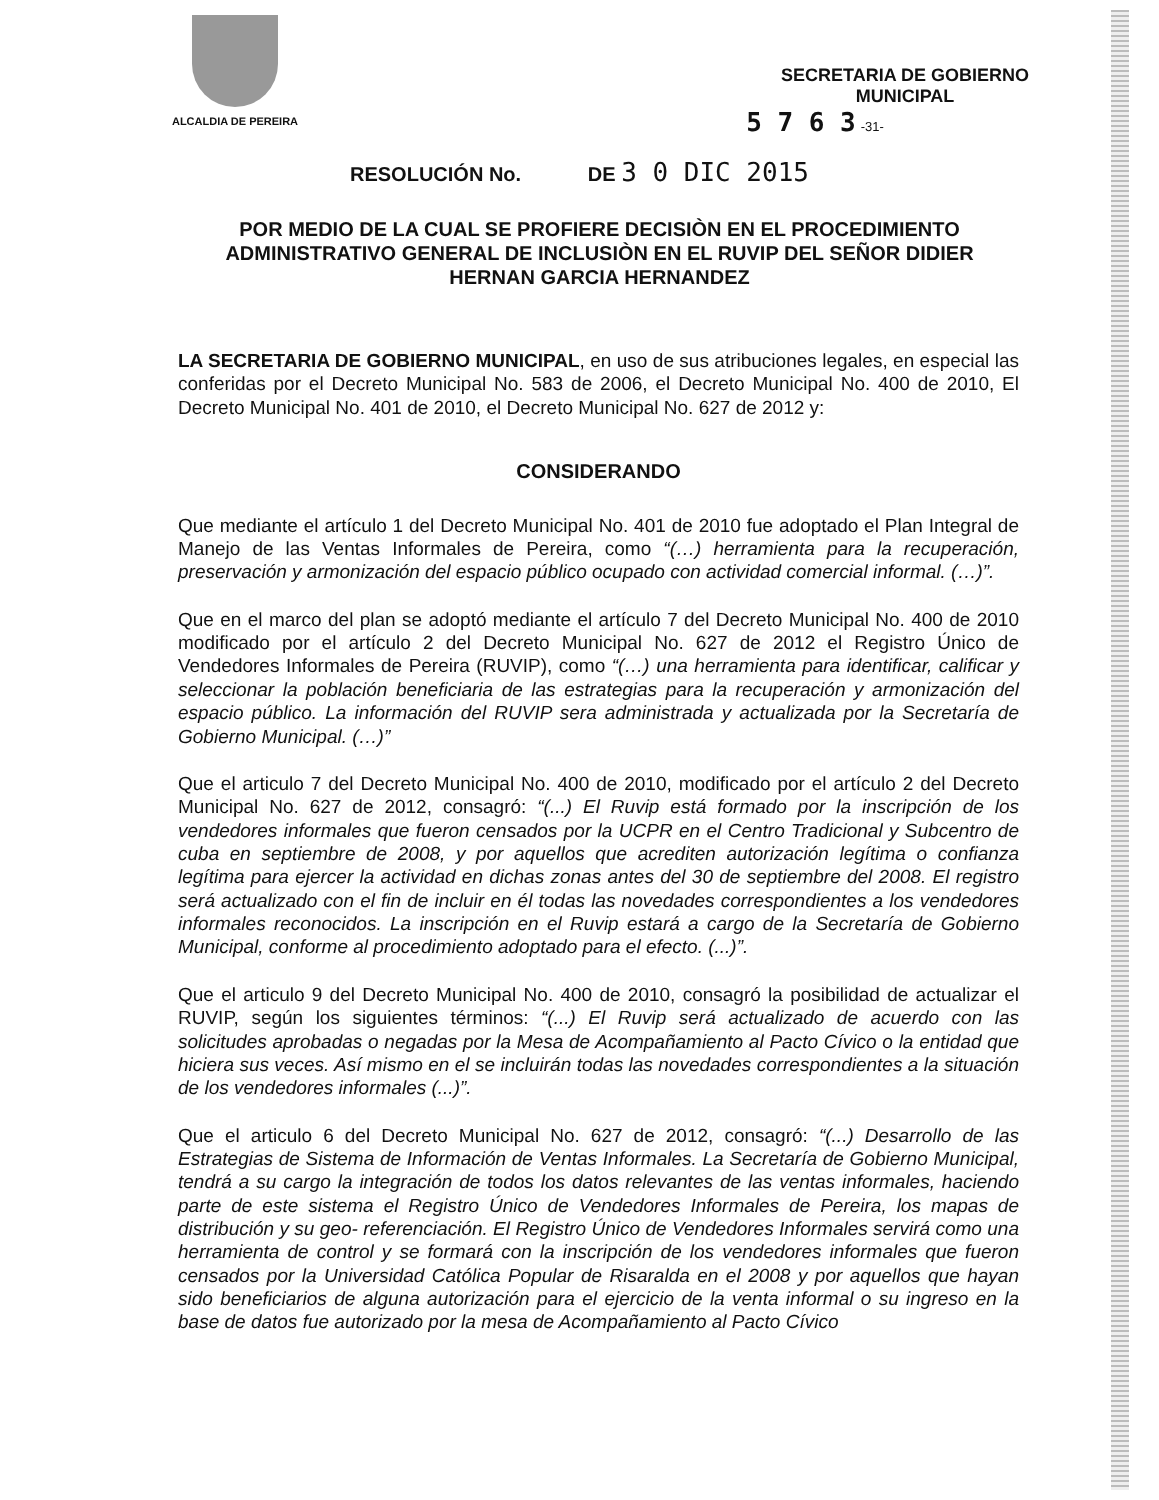ALCALDIA DE PEREIRA
SECRETARIA DE GOBIERNO
MUNICIPAL
5 7 6 3 -31-
RESOLUCIÓN No. DE 3 0 DIC 2015
POR MEDIO DE LA CUAL SE PROFIERE DECISIÒN EN EL PROCEDIMIENTO ADMINISTRATIVO GENERAL DE INCLUSIÒN EN EL RUVIP DEL SEÑOR DIDIER HERNAN GARCIA HERNANDEZ
LA SECRETARIA DE GOBIERNO MUNICIPAL, en uso de sus atribuciones legales, en especial las conferidas por el Decreto Municipal No. 583 de 2006, el Decreto Municipal No. 400 de 2010, El Decreto Municipal No. 401 de 2010, el Decreto Municipal No. 627 de 2012 y:
CONSIDERANDO
Que mediante el artículo 1 del Decreto Municipal No. 401 de 2010 fue adoptado el Plan Integral de Manejo de las Ventas Informales de Pereira, como “(…) herramienta para la recuperación, preservación y armonización del espacio público ocupado con actividad comercial informal. (…)”.
Que en el marco del plan se adoptó mediante el artículo 7 del Decreto Municipal No. 400 de 2010 modificado por el artículo 2 del Decreto Municipal No. 627 de 2012 el Registro Único de Vendedores Informales de Pereira (RUVIP), como “(…) una herramienta para identificar, calificar y seleccionar la población beneficiaria de las estrategias para la recuperación y armonización del espacio público. La información del RUVIP sera administrada y actualizada por la Secretaría de Gobierno Municipal. (…)”
Que el articulo 7 del Decreto Municipal No. 400 de 2010, modificado por el artículo 2 del Decreto Municipal No. 627 de 2012, consagró: “(...) El Ruvip está formado por la inscripción de los vendedores informales que fueron censados por la UCPR en el Centro Tradicional y Subcentro de cuba en septiembre de 2008, y por aquellos que acrediten autorización legítima o confianza legítima para ejercer la actividad en dichas zonas antes del 30 de septiembre del 2008. El registro será actualizado con el fin de incluir en él todas las novedades correspondientes a los vendedores informales reconocidos. La inscripción en el Ruvip estará a cargo de la Secretaría de Gobierno Municipal, conforme al procedimiento adoptado para el efecto. (...)”.
Que el articulo 9 del Decreto Municipal No. 400 de 2010, consagró la posibilidad de actualizar el RUVIP, según los siguientes términos: “(...) El Ruvip será actualizado de acuerdo con las solicitudes aprobadas o negadas por la Mesa de Acompañamiento al Pacto Cívico o la entidad que hiciera sus veces. Así mismo en el se incluirán todas las novedades correspondientes a la situación de los vendedores informales (...)”.
Que el articulo 6 del Decreto Municipal No. 627 de 2012, consagró: “(...) Desarrollo de las Estrategias de Sistema de Información de Ventas Informales. La Secretaría de Gobierno Municipal, tendrá a su cargo la integración de todos los datos relevantes de las ventas informales, haciendo parte de este sistema el Registro Único de Vendedores Informales de Pereira, los mapas de distribución y su geo- referenciación. El Registro Único de Vendedores Informales servirá como una herramienta de control y se formará con la inscripción de los vendedores informales que fueron censados por la Universidad Católica Popular de Risaralda en el 2008 y por aquellos que hayan sido beneficiarios de alguna autorización para el ejercicio de la venta informal o su ingreso en la base de datos fue autorizado por la mesa de Acompañamiento al Pacto Cívico